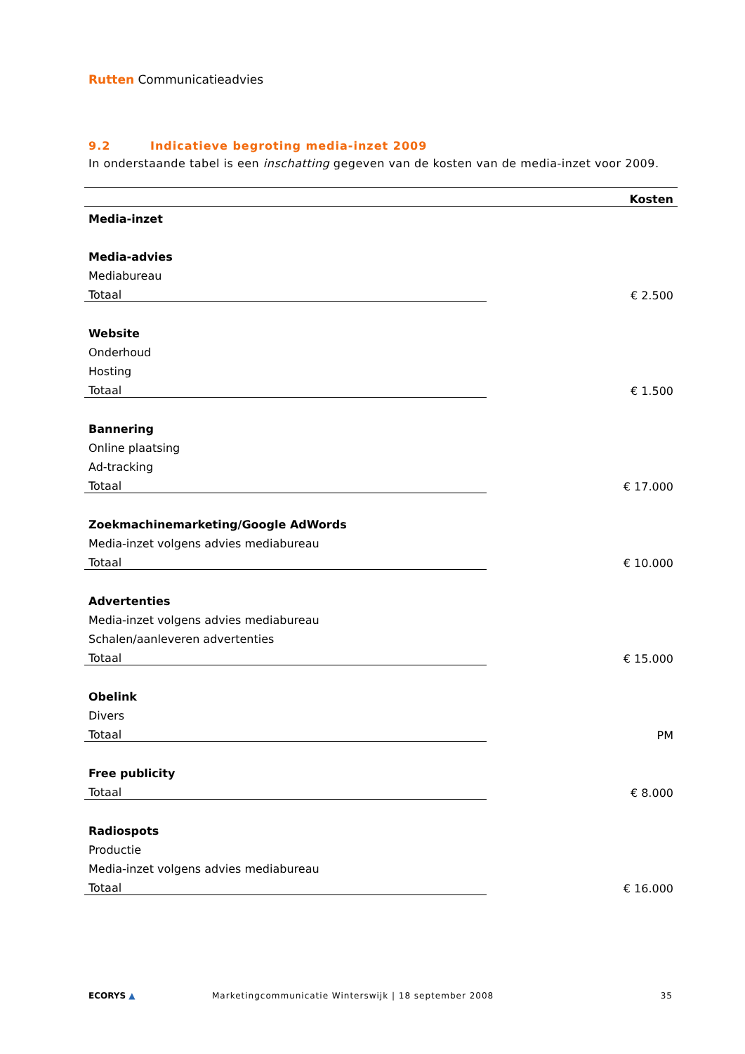Rutten Communicatieadvies
9.2 Indicatieve begroting media-inzet 2009
In onderstaande tabel is een inschatting gegeven van de kosten van de media-inzet voor 2009.
| | Kosten |
| --- | --- |
| Media-inzet | |
| Media-advies | |
| Mediabureau | |
| Totaal | € 2.500 |
| Website | |
| Onderhoud | |
| Hosting | |
| Totaal | € 1.500 |
| Bannering | |
| Online plaatsing | |
| Ad-tracking | |
| Totaal | € 17.000 |
| Zoekmachinemarketing/Google AdWords | |
| Media-inzet volgens advies mediabureau | |
| Totaal | € 10.000 |
| Advertenties | |
| Media-inzet volgens advies mediabureau | |
| Schalen/aanleveren advertenties | |
| Totaal | € 15.000 |
| Obelink | |
| Divers | |
| Totaal | PM |
| Free publicity | |
| Totaal | € 8.000 |
| Radiospots | |
| Productie | |
| Media-inzet volgens advies mediabureau | |
| Totaal | € 16.000 |
ECORYS ▲ Marketingcommunicatie Winterswijk | 18 september 2008 35